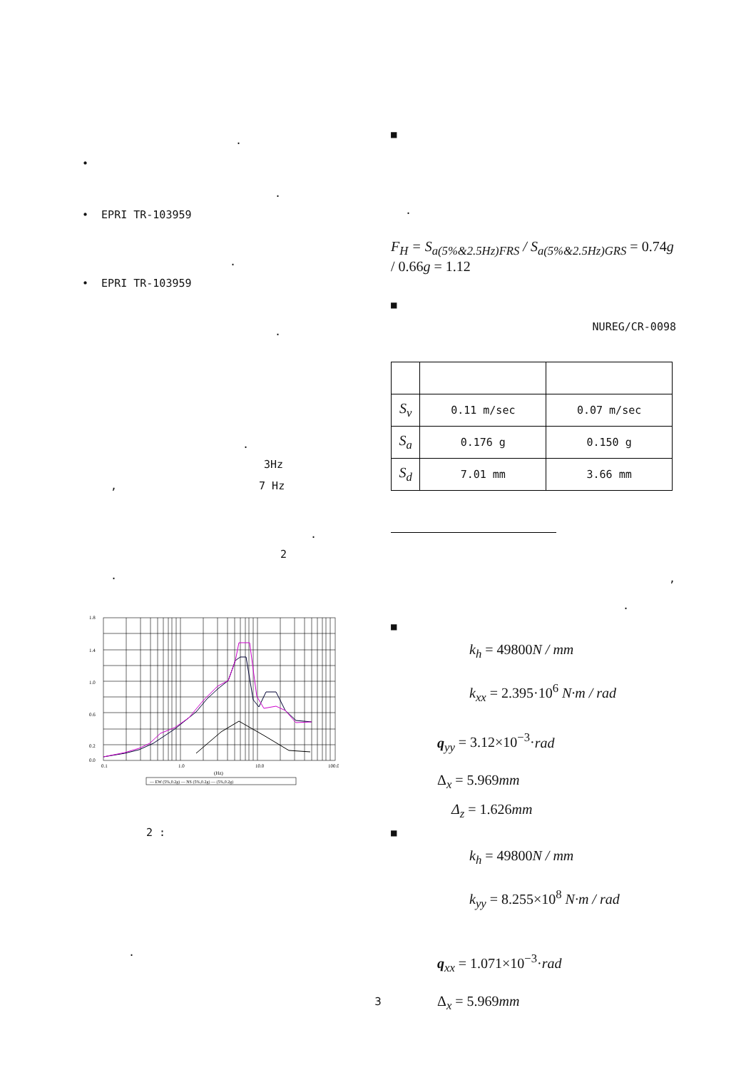.
•
.
• EPRI TR-103959
.
• EPRI TR-103959
.
.
3Hz
, 7 Hz
.
2
.
1.8
1.4
1.0
0.6
0.2
0.0
0.1
1.0
10.0
100.0
(Hz)
— EW (5%,0.2g) — NS (5%,0.2g) — (5%,0.2g)
2 :
.
■
.
F<sub>H</sub> = S<sub>a(5%&2.5Hz)FRS</sub> / S<sub>a(5%&2.5Hz)GRS</sub> = 0.74g / 0.66g = 1.12
■
NUREG/CR-0098
| S<sub>v</sub> | 0.11 m/sec | 0.07 m/sec |
| S<sub>a</sub> | 0.176 g | 0.150 g |
| S<sub>d</sub> | 7.01 mm | 3.66 mm |
,
.
■
k<sub>h</sub> = 49800 N / mm
k<sub>xx</sub> = 2.395·10<sup>6</sup> N·m / rad
q<sub>yy</sub> = 3.12×10<sup>−3</sup>·rad
Δ<sub>x</sub> = 5.969mm
Δ<sub>z</sub> = 1.626mm
■
k<sub>h</sub> = 49800 N / mm
k<sub>yy</sub> = 8.255×10<sup>8</sup> N·m / rad
q<sub>xx</sub> = 1.071×10<sup>−3</sup>·rad
Δ<sub>x</sub> = 5.969mm
3